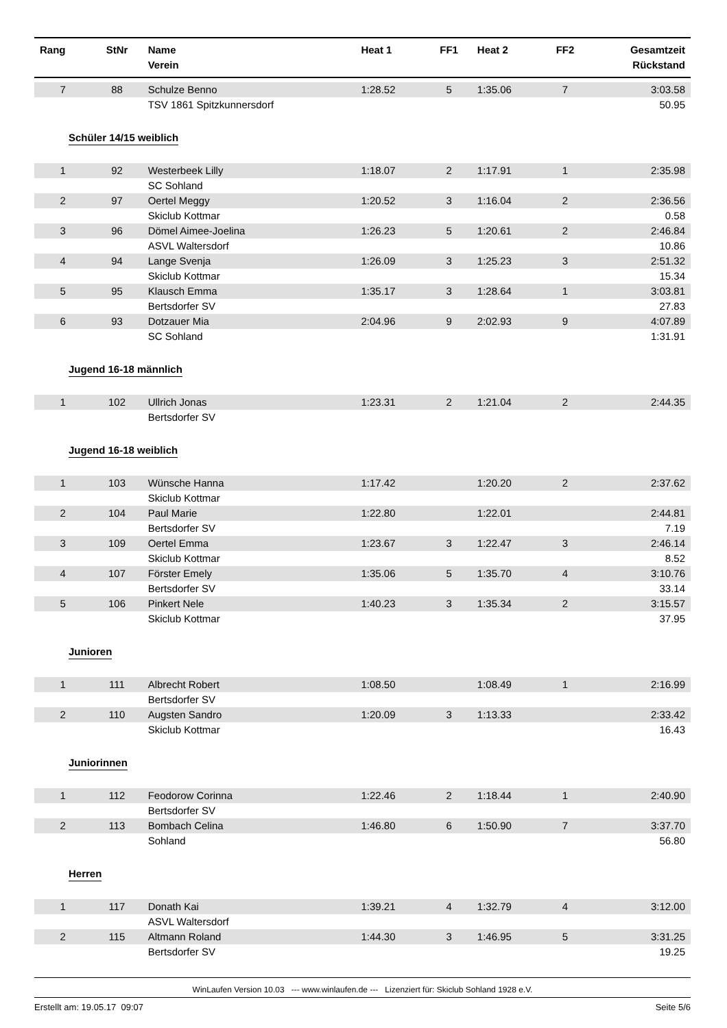| Rang | StNr | Name Verein | Heat 1 | FF1 | Heat 2 | FF2 | Gesamtzeit Rückstand |
| --- | --- | --- | --- | --- | --- | --- | --- |
| 7 | 88 | Schulze Benno | 1:28.52 | 5 | 1:35.06 | 7 | 3:03.58 |
| | | TSV 1861 Spitzkunnersdorf | | | | | 50.95 |
| Schüler 14/15 weiblich | | | | | | | |
| 1 | 92 | Westerbeek Lilly | 1:18.07 | 2 | 1:17.91 | 1 | 2:35.98 |
| | | SC Sohland | | | | | |
| 2 | 97 | Oertel Meggy | 1:20.52 | 3 | 1:16.04 | 2 | 2:36.56 |
| | | Skiclub Kottmar | | | | | 0.58 |
| 3 | 96 | Dömel Aimee-Joelina | 1:26.23 | 5 | 1:20.61 | 2 | 2:46.84 |
| | | ASVL Waltersdorf | | | | | 10.86 |
| 4 | 94 | Lange Svenja | 1:26.09 | 3 | 1:25.23 | 3 | 2:51.32 |
| | | Skiclub Kottmar | | | | | 15.34 |
| 5 | 95 | Klausch Emma | 1:35.17 | 3 | 1:28.64 | 1 | 3:03.81 |
| | | Bertsdorfer SV | | | | | 27.83 |
| 6 | 93 | Dotzauer Mia | 2:04.96 | 9 | 2:02.93 | 9 | 4:07.89 |
| | | SC Sohland | | | | | 1:31.91 |
| Jugend 16-18 männlich | | | | | | | |
| 1 | 102 | Ullrich Jonas | 1:23.31 | 2 | 1:21.04 | 2 | 2:44.35 |
| | | Bertsdorfer SV | | | | | |
| Jugend 16-18 weiblich | | | | | | | |
| 1 | 103 | Wünsche Hanna | 1:17.42 | | 1:20.20 | 2 | 2:37.62 |
| | | Skiclub Kottmar | | | | | |
| 2 | 104 | Paul Marie | 1:22.80 | | 1:22.01 | | 2:44.81 |
| | | Bertsdorfer SV | | | | | 7.19 |
| 3 | 109 | Oertel Emma | 1:23.67 | 3 | 1:22.47 | 3 | 2:46.14 |
| | | Skiclub Kottmar | | | | | 8.52 |
| 4 | 107 | Förster Emely | 1:35.06 | 5 | 1:35.70 | 4 | 3:10.76 |
| | | Bertsdorfer SV | | | | | 33.14 |
| 5 | 106 | Pinkert Nele | 1:40.23 | 3 | 1:35.34 | 2 | 3:15.57 |
| | | Skiclub Kottmar | | | | | 37.95 |
| Junioren | | | | | | | |
| 1 | 111 | Albrecht Robert | 1:08.50 | | 1:08.49 | 1 | 2:16.99 |
| | | Bertsdorfer SV | | | | | |
| 2 | 110 | Augsten Sandro | 1:20.09 | 3 | 1:13.33 | | 2:33.42 |
| | | Skiclub Kottmar | | | | | 16.43 |
| Juniorinnen | | | | | | | |
| 1 | 112 | Feodorow Corinna | 1:22.46 | 2 | 1:18.44 | 1 | 2:40.90 |
| | | Bertsdorfer SV | | | | | |
| 2 | 113 | Bombach Celina | 1:46.80 | 6 | 1:50.90 | 7 | 3:37.70 |
| | | Sohland | | | | | 56.80 |
| Herren | | | | | | | |
| 1 | 117 | Donath Kai | 1:39.21 | 4 | 1:32.79 | 4 | 3:12.00 |
| | | ASVL Waltersdorf | | | | | |
| 2 | 115 | Altmann Roland | 1:44.30 | 3 | 1:46.95 | 5 | 3:31.25 |
| | | Bertsdorfer SV | | | | | 19.25 |
WinLaufen Version 10.03 --- www.winlaufen.de --- Lizenziert für: Skiclub Sohland 1928 e.V.
Erstellt am: 19.05.17 09:07 Seite 5/6